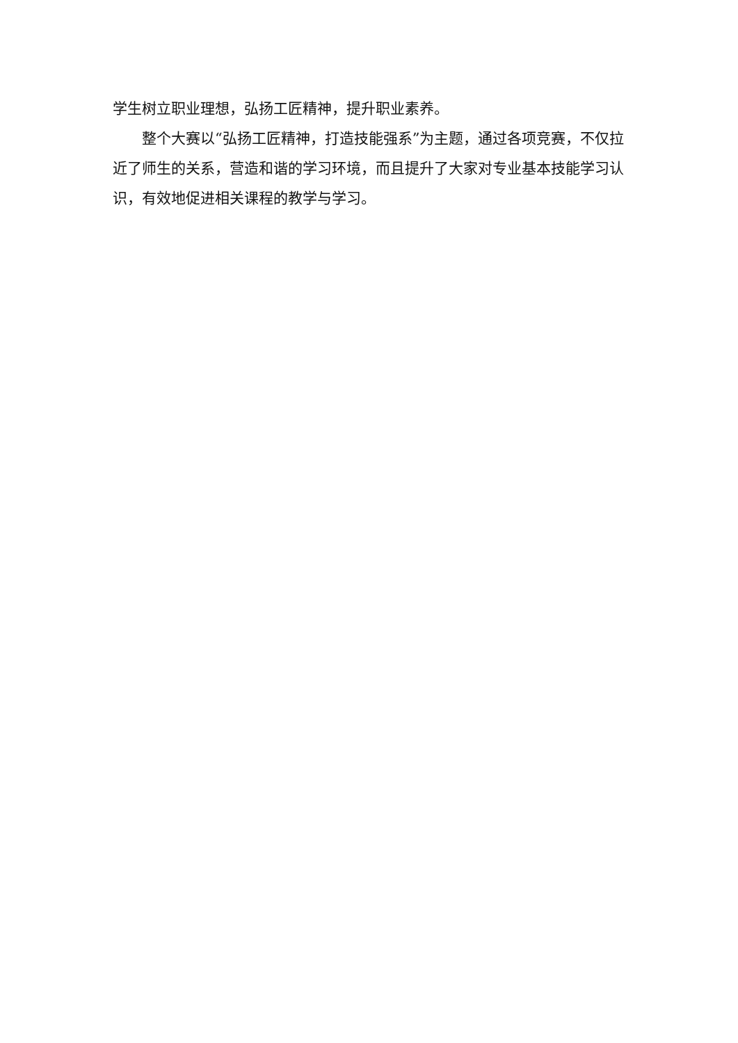学生树立职业理想，弘扬工匠精神，提升职业素养。
整个大赛以“弘扬工匠精神，打造技能强系”为主题，通过各项竞赛，不仅拉近了师生的关系，营造和谐的学习环境，而且提升了大家对专业基本技能学习认识，有效地促进相关课程的教学与学习。